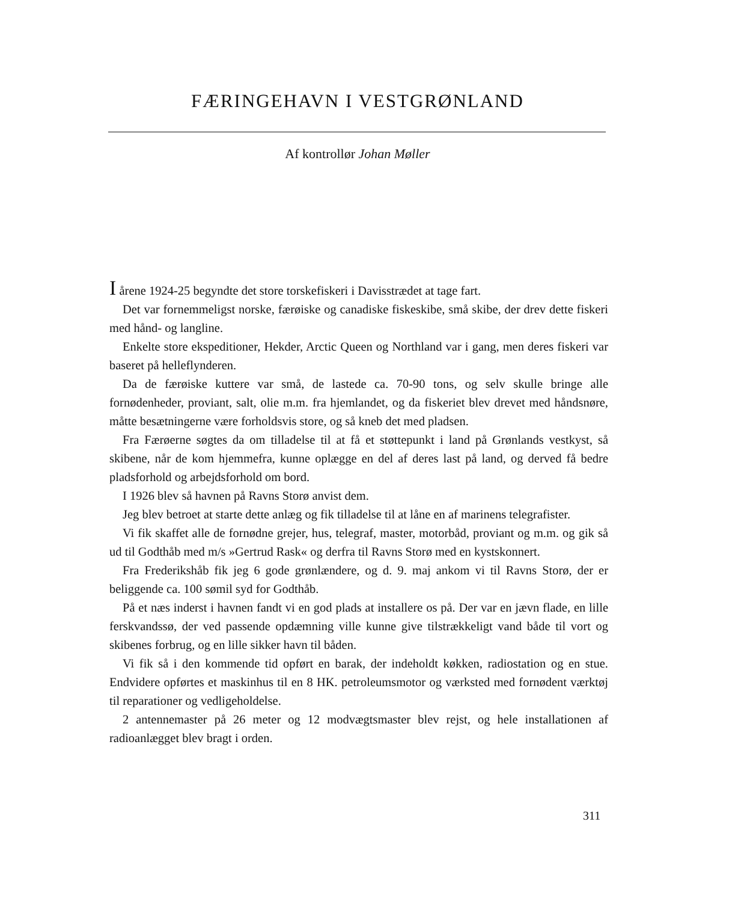FÆRINGEHAVN I VESTGRØNLAND
Af kontrollør Johan Møller
I årene 1924-25 begyndte det store torskefiskeri i Davisstrædet at tage fart.
Det var fornemmeligst norske, færøiske og canadiske fiskeskibe, små skibe, der drev dette fiskeri med hånd- og langline.
Enkelte store ekspeditioner, Hekder, Arctic Queen og Northland var i gang, men deres fiskeri var baseret på helleflynderen.
Da de færøiske kuttere var små, de lastede ca. 70-90 tons, og selv skulle bringe alle fornødenheder, proviant, salt, olie m.m. fra hjemlandet, og da fiskeriet blev drevet med håndsnøre, måtte besætningerne være forholdsvis store, og så kneb det med pladsen.
Fra Færøerne søgtes da om tilladelse til at få et støttepunkt i land på Grønlands vestkyst, så skibene, når de kom hjemmefra, kunne oplægge en del af deres last på land, og derved få bedre pladsforhold og arbejdsforhold om bord.
I 1926 blev så havnen på Ravns Storø anvist dem.
Jeg blev betroet at starte dette anlæg og fik tilladelse til at låne en af marinens telegrafister.
Vi fik skaffet alle de fornødne grejer, hus, telegraf, master, motorbåd, proviant og m.m. og gik så ud til Godthåb med m/s »Gertrud Rask« og derfra til Ravns Storø med en kystskonnert.
Fra Frederikshåb fik jeg 6 gode grønlændere, og d. 9. maj ankom vi til Ravns Storø, der er beliggende ca. 100 sømil syd for Godthåb.
På et næs inderst i havnen fandt vi en god plads at installere os på. Der var en jævn flade, en lille ferskvandssø, der ved passende opdæmning ville kunne give tilstrækkeligt vand både til vort og skibenes forbrug, og en lille sikker havn til båden.
Vi fik så i den kommende tid opført en barak, der indeholdt køkken, radiostation og en stue. Endvidere opførtes et maskinhus til en 8 HK. petroleumsmotor og værksted med fornødent værktøj til reparationer og vedligeholdelse.
2 antennemaster på 26 meter og 12 modvægtsmaster blev rejst, og hele installationen af radioanlægget blev bragt i orden.
311